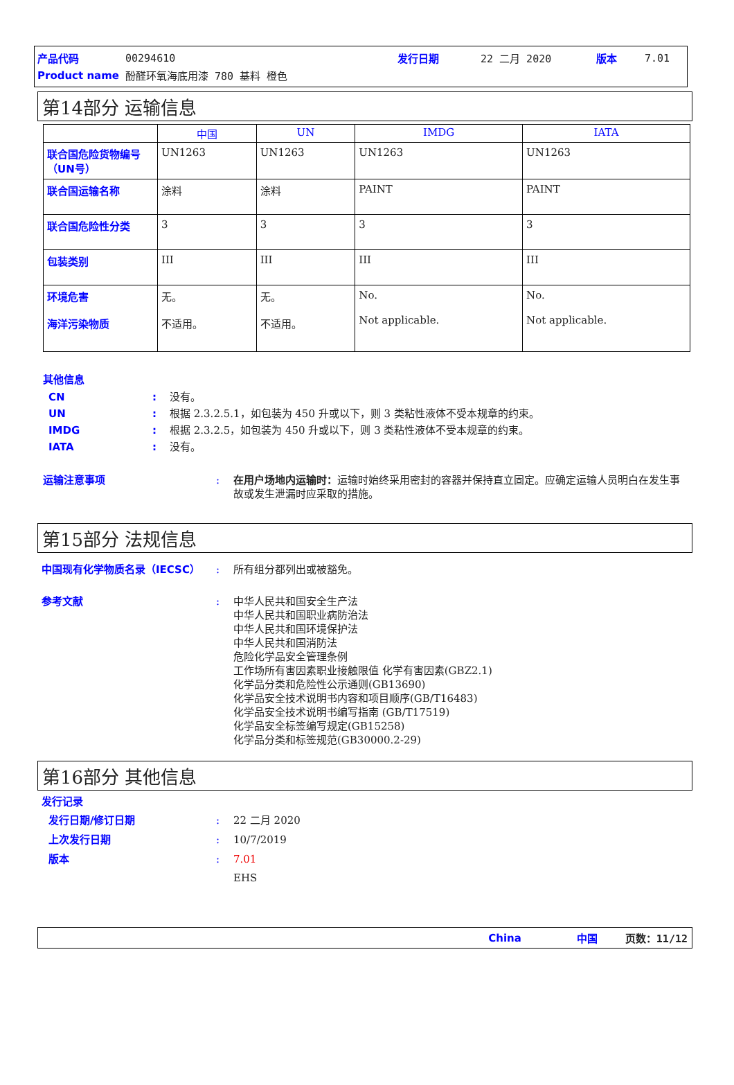产品代码 00294610 发行日期 22 二月 2020 版本 7.01
Product name 酚醛环氧海底用漆 780 基料 橙色
第14部分 运输信息
| | 中国 | UN | IMDG | IATA |
| --- | --- | --- | --- | --- |
| 联合国危险货物编号（UN号） | UN1263 | UN1263 | UN1263 | UN1263 |
| 联合国运输名称 | 涂料 | 涂料 | PAINT | PAINT |
| 联合国危险性分类 | 3 | 3 | 3 | 3 |
| 包装类别 | III | III | III | III |
| 环境危害 海洋污染物质 | 无。 不适用。 | 无。 不适用。 | No. Not applicable. | No. Not applicable. |
其他信息
CN: 没有。
UN: 根据 2.3.2.5.1，如包装为 450 升或以下，则 3 类粘性液体不受本规章的约束。
IMDG: 根据 2.3.2.5，如包装为 450 升或以下，则 3 类粘性液体不受本规章的约束。
IATA: 没有。
运输注意事项: 在用户场地内运输时：运输时始终采用密封的容器并保持直立固定。应确定运输人员明白在发生事故或发生泄漏时应采取的措施。
第15部分 法规信息
中国现有化学物质名录（IECSC）: 所有组分都列出或被豁免。
参考文献: 中华人民共和国安全生产法
中华人民共和国职业病防治法
中华人民共和国环境保护法
中华人民共和国消防法
危险化学品安全管理条例
工作场所有害因素职业接触限值 化学有害因素(GBZ2.1)
化学品分类和危险性公示通则(GB13690)
化学品安全技术说明书内容和项目顺序(GB/T16483)
化学品安全技术说明书编写指南 (GB/T17519)
化学品安全标签编写规定(GB15258)
化学品分类和标签规范(GB30000.2-29)
第16部分 其他信息
发行记录
发行日期/修订日期: 22 二月 2020
上次发行日期: 10/7/2019
版本: 7.01
EHS
China 中国 页数：11/12